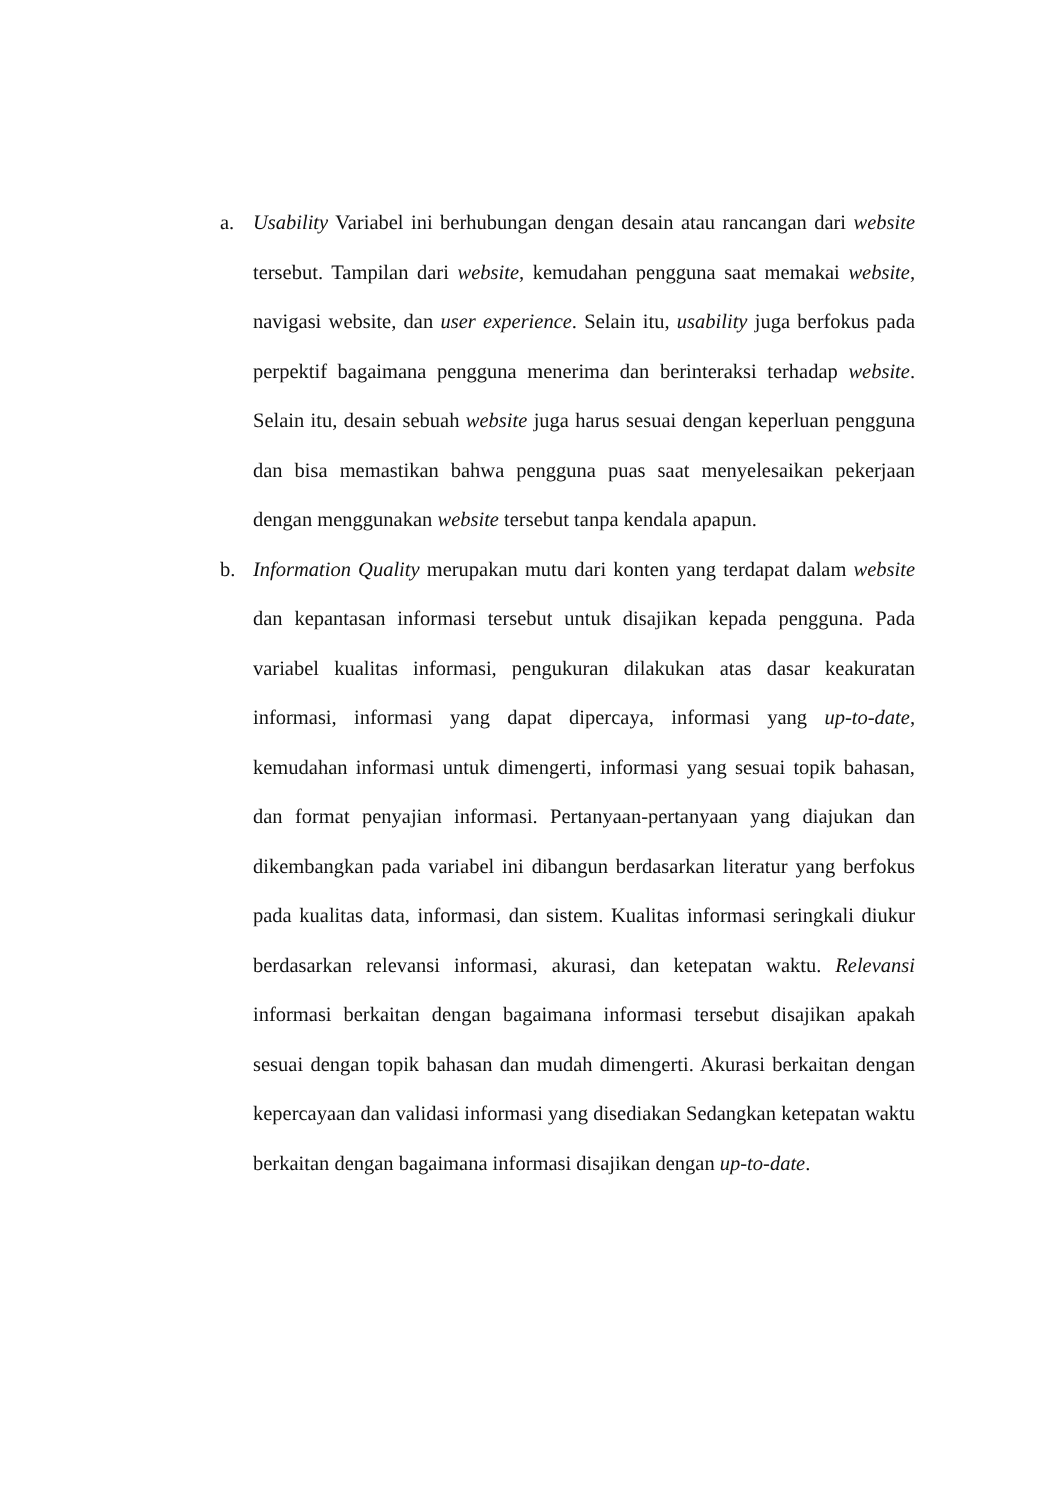a. Usability Variabel ini berhubungan dengan desain atau rancangan dari website tersebut. Tampilan dari website, kemudahan pengguna saat memakai website, navigasi website, dan user experience. Selain itu, usability juga berfokus pada perpektif bagaimana pengguna menerima dan berinteraksi terhadap website. Selain itu, desain sebuah website juga harus sesuai dengan keperluan pengguna dan bisa memastikan bahwa pengguna puas saat menyelesaikan pekerjaan dengan menggunakan website tersebut tanpa kendala apapun.
b. Information Quality merupakan mutu dari konten yang terdapat dalam website dan kepantasan informasi tersebut untuk disajikan kepada pengguna. Pada variabel kualitas informasi, pengukuran dilakukan atas dasar keakuratan informasi, informasi yang dapat dipercaya, informasi yang up-to-date, kemudahan informasi untuk dimengerti, informasi yang sesuai topik bahasan, dan format penyajian informasi. Pertanyaan-pertanyaan yang diajukan dan dikembangkan pada variabel ini dibangun berdasarkan literatur yang berfokus pada kualitas data, informasi, dan sistem. Kualitas informasi seringkali diukur berdasarkan relevansi informasi, akurasi, dan ketepatan waktu. Relevansi informasi berkaitan dengan bagaimana informasi tersebut disajikan apakah sesuai dengan topik bahasan dan mudah dimengerti. Akurasi berkaitan dengan kepercayaan dan validasi informasi yang disediakan Sedangkan ketepatan waktu berkaitan dengan bagaimana informasi disajikan dengan up-to-date.